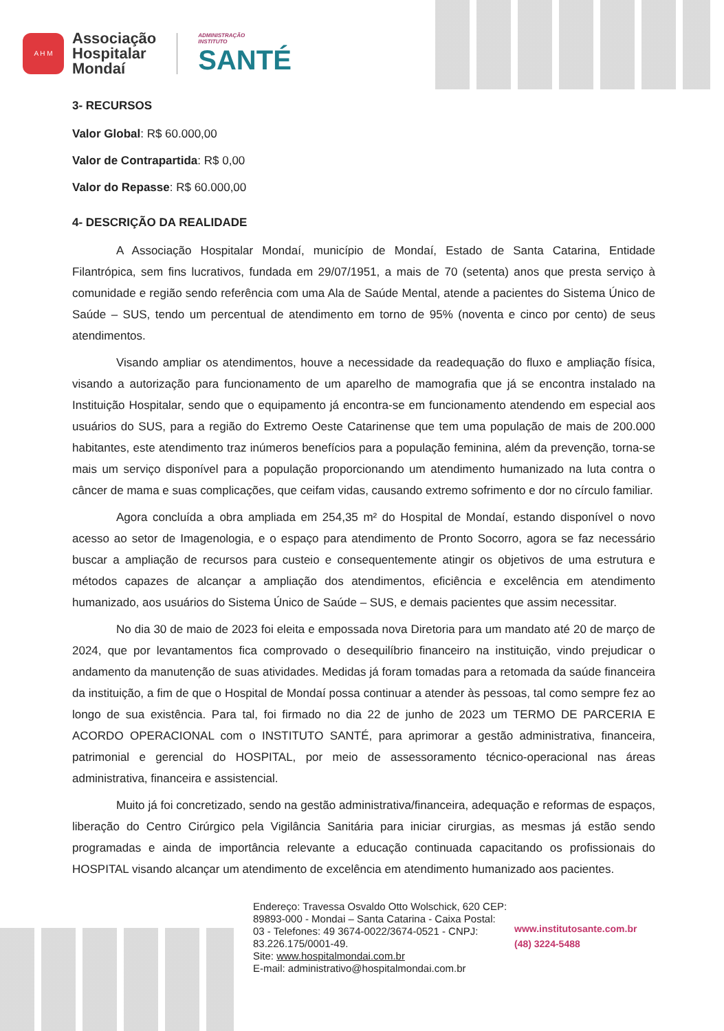A H M
Associação
Hospitalar
Mondaí
ADMINISTRAÇÃO
INSTITUTO
SANTÉ
3- RECURSOS
Valor Global: R$ 60.000,00
Valor de Contrapartida: R$ 0,00
Valor do Repasse: R$ 60.000,00
4- DESCRIÇÃO DA REALIDADE
A Associação Hospitalar Mondaí, município de Mondaí, Estado de Santa Catarina, Entidade Filantrópica, sem fins lucrativos, fundada em 29/07/1951, a mais de 70 (setenta) anos que presta serviço à comunidade e região sendo referência com uma Ala de Saúde Mental, atende a pacientes do Sistema Único de Saúde – SUS, tendo um percentual de atendimento em torno de 95% (noventa e cinco por cento) de seus atendimentos.
Visando ampliar os atendimentos, houve a necessidade da readequação do fluxo e ampliação física, visando a autorização para funcionamento de um aparelho de mamografia que já se encontra instalado na Instituição Hospitalar, sendo que o equipamento já encontra-se em funcionamento atendendo em especial aos usuários do SUS, para a região do Extremo Oeste Catarinense que tem uma população de mais de 200.000 habitantes, este atendimento traz inúmeros benefícios para a população feminina, além da prevenção, torna-se mais um serviço disponível para a população proporcionando um atendimento humanizado na luta contra o câncer de mama e suas complicações, que ceifam vidas, causando extremo sofrimento e dor no círculo familiar.
Agora concluída a obra ampliada em 254,35 m² do Hospital de Mondaí, estando disponível o novo acesso ao setor de Imagenologia, e o espaço para atendimento de Pronto Socorro, agora se faz necessário buscar a ampliação de recursos para custeio e consequentemente atingir os objetivos de uma estrutura e métodos capazes de alcançar a ampliação dos atendimentos, eficiência e excelência em atendimento humanizado, aos usuários do Sistema Único de Saúde – SUS, e demais pacientes que assim necessitar.
No dia 30 de maio de 2023 foi eleita e empossada nova Diretoria para um mandato até 20 de março de 2024, que por levantamentos fica comprovado o desequilíbrio financeiro na instituição, vindo prejudicar o andamento da manutenção de suas atividades. Medidas já foram tomadas para a retomada da saúde financeira da instituição, a fim de que o Hospital de Mondaí possa continuar a atender às pessoas, tal como sempre fez ao longo de sua existência. Para tal, foi firmado no dia 22 de junho de 2023 um TERMO DE PARCERIA E ACORDO OPERACIONAL com o INSTITUTO SANTÉ, para aprimorar a gestão administrativa, financeira, patrimonial e gerencial do HOSPITAL, por meio de assessoramento técnico-operacional nas áreas administrativa, financeira e assistencial.
Muito já foi concretizado, sendo na gestão administrativa/financeira, adequação e reformas de espaços, liberação do Centro Cirúrgico pela Vigilância Sanitária para iniciar cirurgias, as mesmas já estão sendo programadas e ainda de importância relevante a educação continuada capacitando os profissionais do HOSPITAL visando alcançar um atendimento de excelência em atendimento humanizado aos pacientes.
Endereço: Travessa Osvaldo Otto Wolschick, 620 CEP: 89893-000 - Mondai – Santa Catarina - Caixa Postal: 03 - Telefones: 49 3674-0022/3674-0521 - CNPJ: 83.226.175/0001-49.
Site: www.hospitalmondai.com.br
E-mail: administrativo@hospitalmondai.com.br
www.institutosante.com.br
(48) 3224-5488